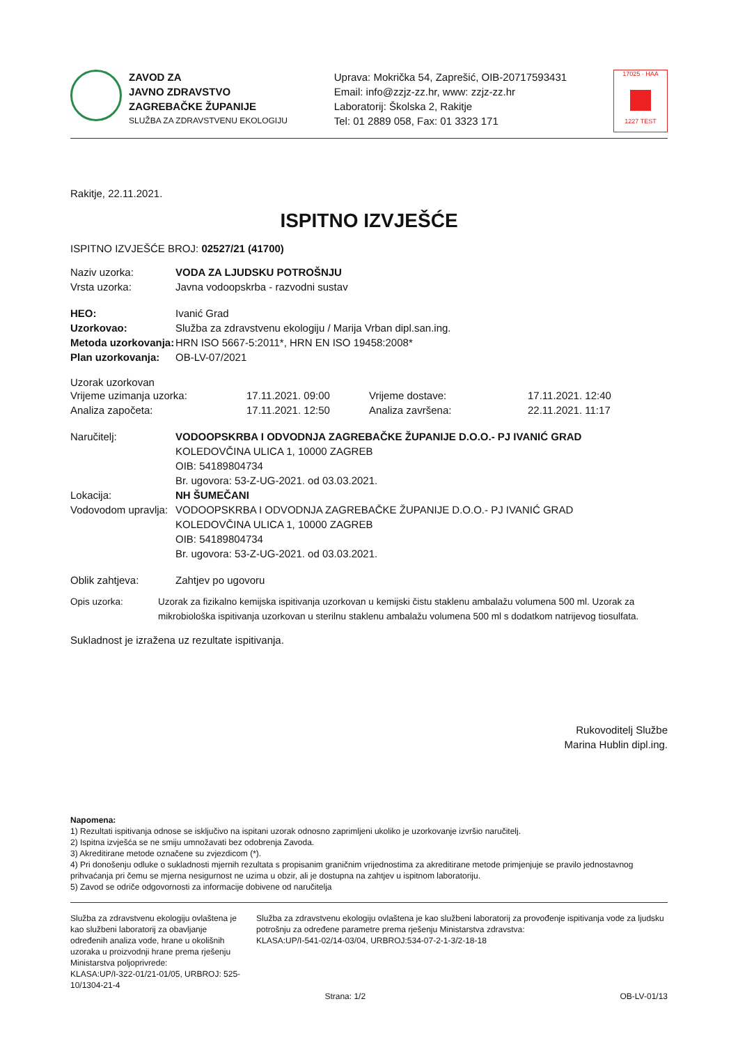ZAVOD ZA
JAVNO ZDRAVSTVO
ZAGREBAČKE ŽUPANIJE
SLUŽBA ZA ZDRAVSTVENU EKOLOGIJU
Uprava: Mokrička 54, Zaprešić, OIB-20717593431
Email: info@zzjz-zz.hr, www: zzjz-zz.hr
Laboratorij: Školska 2, Rakitje
Tel: 01 2889 058, Fax: 01 3323 171
17025 · HAA
1227 TEST
Rakitje, 22.11.2021.
ISPITNO IZVJEŠĆE
ISPITNO IZVJEŠĆE BROJ: 02527/21 (41700)
Naziv uzorka: VODA ZA LJUDSKU POTROŠNJU
Vrsta uzorka: Javna vodoopskrba - razvodni sustav
HEO: Ivanić Grad
Uzorkovao: Služba za zdravstvenu ekologiju / Marija Vrban dipl.san.ing.
Metoda uzorkovanja: HRN ISO 5667-5:2011*, HRN EN ISO 19458:2008*
Plan uzorkovanja: OB-LV-07/2021
Uzorak uzorkovan
Vrijeme uzimanja uzorka: 17.11.2021. 09:00 Vrijeme dostave: 17.11.2021. 12:40
Analiza započeta: 17.11.2021. 12:50 Analiza završena: 22.11.2021. 11:17
Naručitelj: VODOOPSKRBA I ODVODNJA ZAGREBAČKE ŽUPANIJE D.O.O.- PJ IVANIĆ GRAD
KOLEDOVČINA ULICA 1, 10000 ZAGREB
OIB: 54189804734
Br. ugovora: 53-Z-UG-2021. od 03.03.2021.
Lokacija: NH ŠUMEČANI
Vodovodom upravlja: VODOOPSKRBA I ODVODNJA ZAGREBAČKE ŽUPANIJE D.O.O.- PJ IVANIĆ GRAD
KOLEDOVČINA ULICA 1, 10000 ZAGREB
OIB: 54189804734
Br. ugovora: 53-Z-UG-2021. od 03.03.2021.
Oblik zahtjeva: Zahtjev po ugovoru
Opis uzorka: Uzorak za fizikalno kemijska ispitivanja uzorkovan u kemijski čistu staklenu ambalažu volumena 500 ml. Uzorak za mikrobiološka ispitivanja uzorkovan u sterilnu staklenu ambalažu volumena 500 ml s dodatkom natrijevog tiosulfata.
Sukladnost je izražena uz rezultate ispitivanja.
Rukovoditelj Službe
Marina Hublin dipl.ing.
Napomena:
1) Rezultati ispitivanja odnose se isključivo na ispitani uzorak odnosno zaprimljeni ukoliko je uzorkovanje izvršio naručitelj.
2) Ispitna izvješća se ne smiju umnožavati bez odobrenja Zavoda.
3) Akreditirane metode označene su zvjezdicom (*).
4) Pri donošenju odluke o sukladnosti mjernih rezultata s propisanim graničnim vrijednostima za akreditirane metode primjenjuje se pravilo jednostavnog prihvaćanja pri čemu se mjerna nesigurnost ne uzima u obzir, ali je dostupna na zahtjev u ispitnom laboratoriju.
5) Zavod se odriče odgovornosti za informacije dobivene od naručitelja
Služba za zdravstvenu ekologiju ovlaštena je kao službeni laboratorij za obavljanje određenih analiza vode, hrane u okolišnih uzoraka u proizvodnji hrane prema rješenju Ministarstva poljoprivrede:
KLASA:UP/I-322-01/21-01/05, URBROJ: 525-10/1304-21-4
Služba za zdravstvenu ekologiju ovlaštena je kao službeni laboratorij za provođenje ispitivanja vode za ljudsku potrošnju za određene parametre prema rješenju Ministarstva zdravstva:
KLASA:UP/I-541-02/14-03/04, URBROJ:534-07-2-1-3/2-18-18
Strana: 1/2 OB-LV-01/13